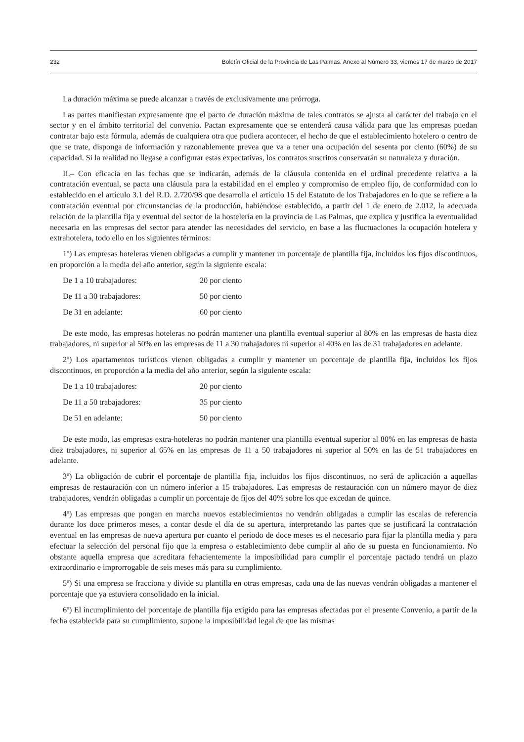232 Boletín Oficial de la Provincia de Las Palmas. Anexo al Número 33, viernes 17 de marzo de 2017
La duración máxima se puede alcanzar a través de exclusivamente una prórroga.
Las partes manifiestan expresamente que el pacto de duración máxima de tales contratos se ajusta al carácter del trabajo en el sector y en el ámbito territorial del convenio. Pactan expresamente que se entenderá causa válida para que las empresas puedan contratar bajo esta fórmula, además de cualquiera otra que pudiera acontecer, el hecho de que el establecimiento hotelero o centro de que se trate, disponga de información y razonablemente prevea que va a tener una ocupación del sesenta por ciento (60%) de su capacidad. Si la realidad no llegase a configurar estas expectativas, los contratos suscritos conservarán su naturaleza y duración.
II.– Con eficacia en las fechas que se indicarán, además de la cláusula contenida en el ordinal precedente relativa a la contratación eventual, se pacta una cláusula para la estabilidad en el empleo y compromiso de empleo fijo, de conformidad con lo establecido en el artículo 3.1 del R.D. 2.720/98 que desarrolla el artículo 15 del Estatuto de los Trabajadores en lo que se refiere a la contratación eventual por circunstancias de la producción, habiéndose establecido, a partir del 1 de enero de 2.012, la adecuada relación de la plantilla fija y eventual del sector de la hostelería en la provincia de Las Palmas, que explica y justifica la eventualidad necesaria en las empresas del sector para atender las necesidades del servicio, en base a las fluctuaciones la ocupación hotelera y extrahotelera, todo ello en los siguientes términos:
1º) Las empresas hoteleras vienen obligadas a cumplir y mantener un porcentaje de plantilla fija, incluidos los fijos discontinuos, en proporción a la media del año anterior, según la siguiente escala:
| De 1 a 10 trabajadores: | 20 por ciento |
| De 11 a 30 trabajadores: | 50 por ciento |
| De 31 en adelante: | 60 por ciento |
De este modo, las empresas hoteleras no podrán mantener una plantilla eventual superior al 80% en las empresas de hasta diez trabajadores, ni superior al 50% en las empresas de 11 a 30 trabajadores ni superior al 40% en las de 31 trabajadores en adelante.
2º) Los apartamentos turísticos vienen obligadas a cumplir y mantener un porcentaje de plantilla fija, incluidos los fijos discontinuos, en proporción a la media del año anterior, según la siguiente escala:
| De 1 a 10 trabajadores: | 20 por ciento |
| De 11 a 50 trabajadores: | 35 por ciento |
| De 51 en adelante: | 50 por ciento |
De este modo, las empresas extra-hoteleras no podrán mantener una plantilla eventual superior al 80% en las empresas de hasta diez trabajadores, ni superior al 65% en las empresas de 11 a 50 trabajadores ni superior al 50% en las de 51 trabajadores en adelante.
3º) La obligación de cubrir el porcentaje de plantilla fija, incluidos los fijos discontinuos, no será de aplicación a aquellas empresas de restauración con un número inferior a 15 trabajadores. Las empresas de restauración con un número mayor de diez trabajadores, vendrán obligadas a cumplir un porcentaje de fijos del 40% sobre los que excedan de quince.
4º) Las empresas que pongan en marcha nuevos establecimientos no vendrán obligadas a cumplir las escalas de referencia durante los doce primeros meses, a contar desde el día de su apertura, interpretando las partes que se justificará la contratación eventual en las empresas de nueva apertura por cuanto el periodo de doce meses es el necesario para fijar la plantilla media y para efectuar la selección del personal fijo que la empresa o establecimiento debe cumplir al año de su puesta en funcionamiento. No obstante aquella empresa que acreditara fehacientemente la imposibilidad para cumplir el porcentaje pactado tendrá un plazo extraordinario e improrrogable de seis meses más para su cumplimiento.
5º) Si una empresa se fracciona y divide su plantilla en otras empresas, cada una de las nuevas vendrán obligadas a mantener el porcentaje que ya estuviera consolidado en la inicial.
6º) El incumplimiento del porcentaje de plantilla fija exigido para las empresas afectadas por el presente Convenio, a partir de la fecha establecida para su cumplimiento, supone la imposibilidad legal de que las mismas